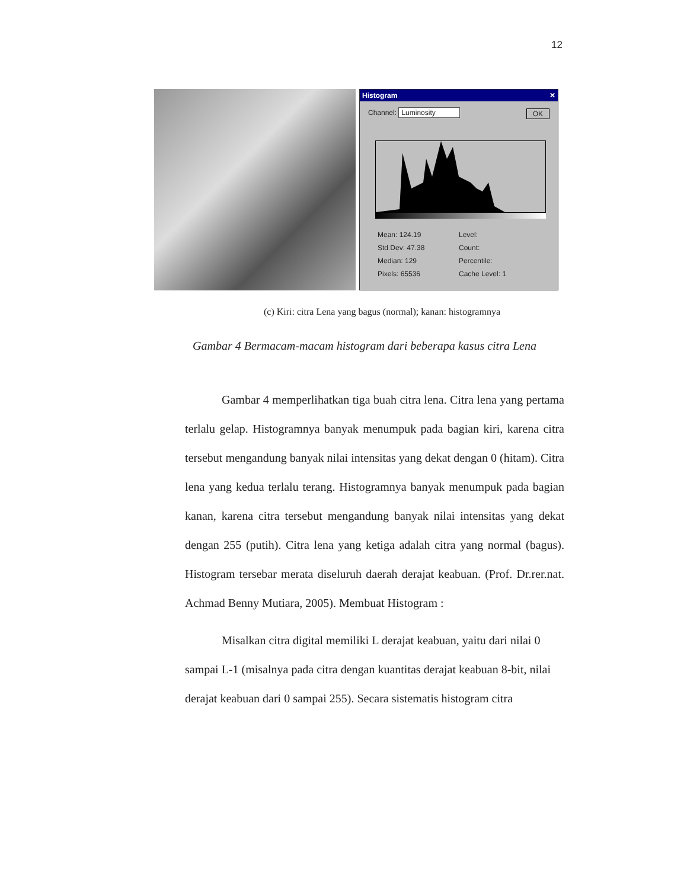12
Histogram ✕
Channel: Luminosity OK
Mean: 124.19 Level: Std Dev: 47.38 Count: Median: 129 Percentile: Pixels: 65536 Cache Level: 1
(c) Kiri: citra Lena yang bagus (normal); kanan: histogramnya
Gambar 4 Bermacam-macam histogram dari beberapa kasus citra Lena
Gambar 4 memperlihatkan tiga buah citra lena. Citra lena yang pertama terlalu gelap. Histogramnya banyak menumpuk pada bagian kiri, karena citra tersebut mengandung banyak nilai intensitas yang dekat dengan 0 (hitam). Citra lena yang kedua terlalu terang. Histogramnya banyak menumpuk pada bagian kanan, karena citra tersebut mengandung banyak nilai intensitas yang dekat dengan 255 (putih). Citra lena yang ketiga adalah citra yang normal (bagus). Histogram tersebar merata diseluruh daerah derajat keabuan. (Prof. Dr.rer.nat. Achmad Benny Mutiara, 2005). Membuat Histogram :
Misalkan citra digital memiliki L derajat keabuan, yaitu dari nilai 0 sampai L-1 (misalnya pada citra dengan kuantitas derajat keabuan 8-bit, nilai derajat keabuan dari 0 sampai 255). Secara sistematis histogram citra